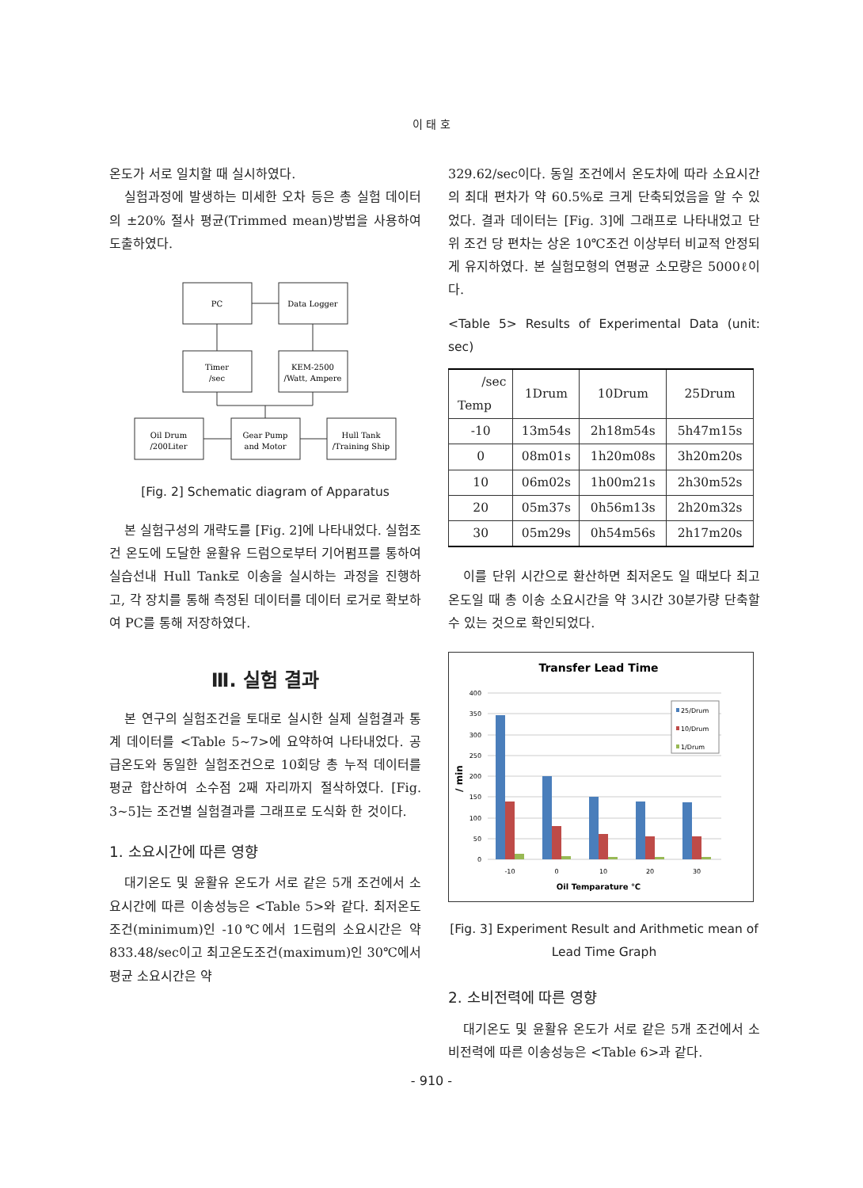이 태 호
온도가 서로 일치할 때 실시하였다.
실험과정에 발생하는 미세한 오차 등은 총 실험 데이터의 ±20% 절사 평균(Trimmed mean)방법을 사용하여 도출하였다.
PC
Data Logger
Timer
/sec
KEM-2500
/Watt, Ampere
Oil Drum
/200Liter
Gear Pump
and Motor
Hull Tank
/Training Ship
[Fig. 2] Schematic diagram of Apparatus
본 실험구성의 개략도를 [Fig. 2]에 나타내었다. 실험조건 온도에 도달한 윤활유 드럼으로부터 기어펌프를 통하여 실습선내 Hull Tank로 이송을 실시하는 과정을 진행하고, 각 장치를 통해 측정된 데이터를 데이터 로거로 확보하여 PC를 통해 저장하였다.
Ⅲ. 실험 결과
본 연구의 실험조건을 토대로 실시한 실제 실험결과 통계 데이터를 <Table 5~7>에 요약하여 나타내었다. 공급온도와 동일한 실험조건으로 10회당 총 누적 데이터를 평균 합산하여 소수점 2째 자리까지 절삭하였다. [Fig. 3~5]는 조건별 실험결과를 그래프로 도식화 한 것이다.
1. 소요시간에 따른 영향
대기온도 및 윤활유 온도가 서로 같은 5개 조건에서 소요시간에 따른 이송성능은 <Table 5>와 같다. 최저온도조건(minimum)인 -10℃에서 1드럼의 소요시간은 약 833.48/sec이고 최고온도조건(maximum)인 30℃에서 평균 소요시간은 약
329.62/sec이다. 동일 조건에서 온도차에 따라 소요시간의 최대 편차가 약 60.5%로 크게 단축되었음을 알 수 있었다. 결과 데이터는 [Fig. 3]에 그래프로 나타내었고 단위 조건 당 편차는 상온 10℃조건 이상부터 비교적 안정되게 유지하였다. 본 실험모형의 연평균 소모량은 5000ℓ이다.
<Table 5> Results of Experimental Data (unit: sec)
| /sec Temp | 1Drum | 10Drum | 25Drum |
| --- | --- | --- | --- |
| -10 | 13m54s | 2h18m54s | 5h47m15s |
| 0 | 08m01s | 1h20m08s | 3h20m20s |
| 10 | 06m02s | 1h00m21s | 2h30m52s |
| 20 | 05m37s | 0h56m13s | 2h20m32s |
| 30 | 05m29s | 0h54m56s | 2h17m20s |
이를 단위 시간으로 환산하면 최저온도 일 때보다 최고온도일 때 총 이송 소요시간을 약 3시간 30분가량 단축할 수 있는 것으로 확인되었다.
Transfer Lead Time
400
350
300
250
200
150
100
50
0
/ min
-10
0
10
20
30
Oil Temparature ℃
25/Drum
10/Drum
1/Drum
[Fig. 3] Experiment Result and Arithmetic mean of Lead Time Graph
2. 소비전력에 따른 영향
대기온도 및 윤활유 온도가 서로 같은 5개 조건에서 소비전력에 따른 이송성능은 <Table 6>과 같다.
- 910 -